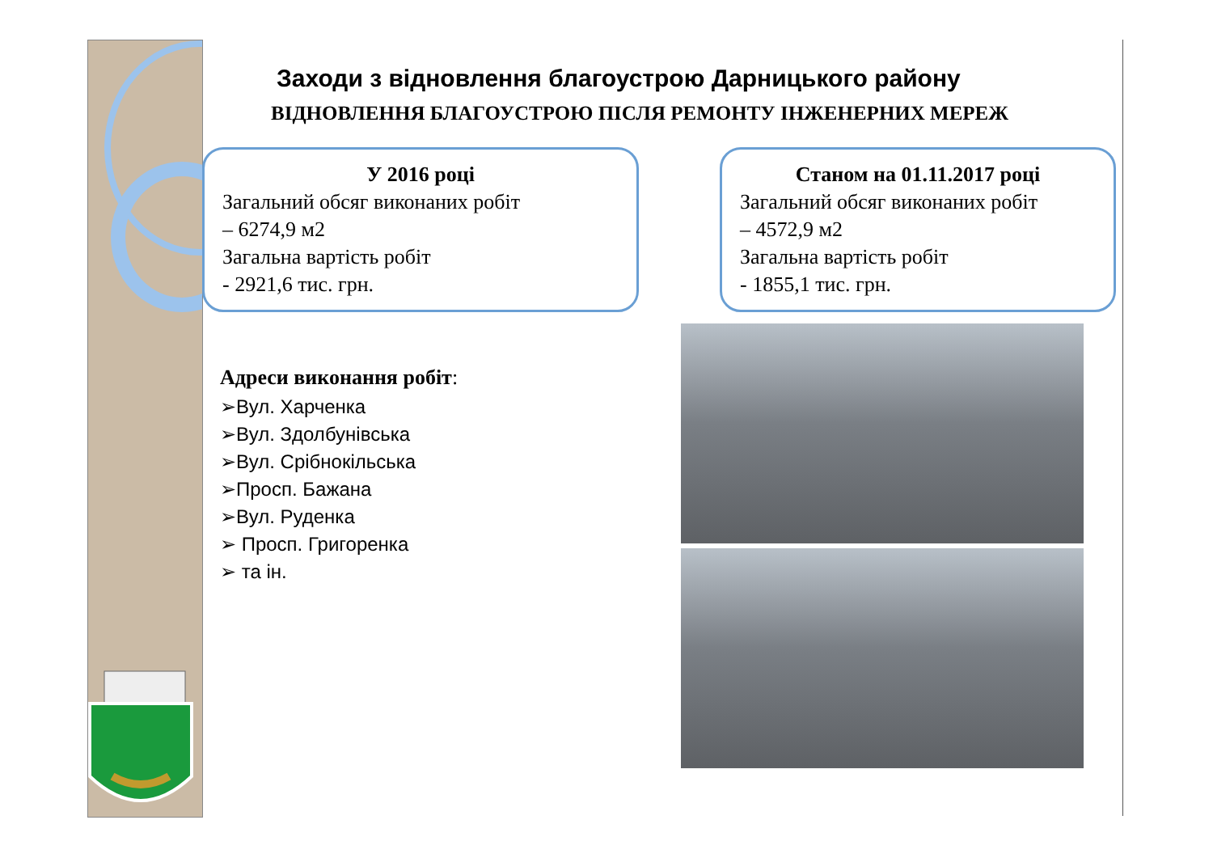Заходи з відновлення благоустрою Дарницького району
ВІДНОВЛЕННЯ БЛАГОУСТРОЮ ПІСЛЯ РЕМОНТУ ІНЖЕНЕРНИХ МЕРЕЖ
У 2016 році
Загальний обсяг виконаних робіт
– 6274,9 м2
Загальна вартість робіт
- 2921,6 тис. грн.
Станом на 01.11.2017 році
Загальний обсяг виконаних робіт
– 4572,9 м2
Загальна вартість робіт
- 1855,1 тис. грн.
Адреси виконання робіт:
➢Вул. Харченка
➢Вул. Здолбунівська
➢Вул. Срібнокільська
➢Просп. Бажана
➢Вул. Руденка
➢ Просп. Григоренка
➢ та ін.